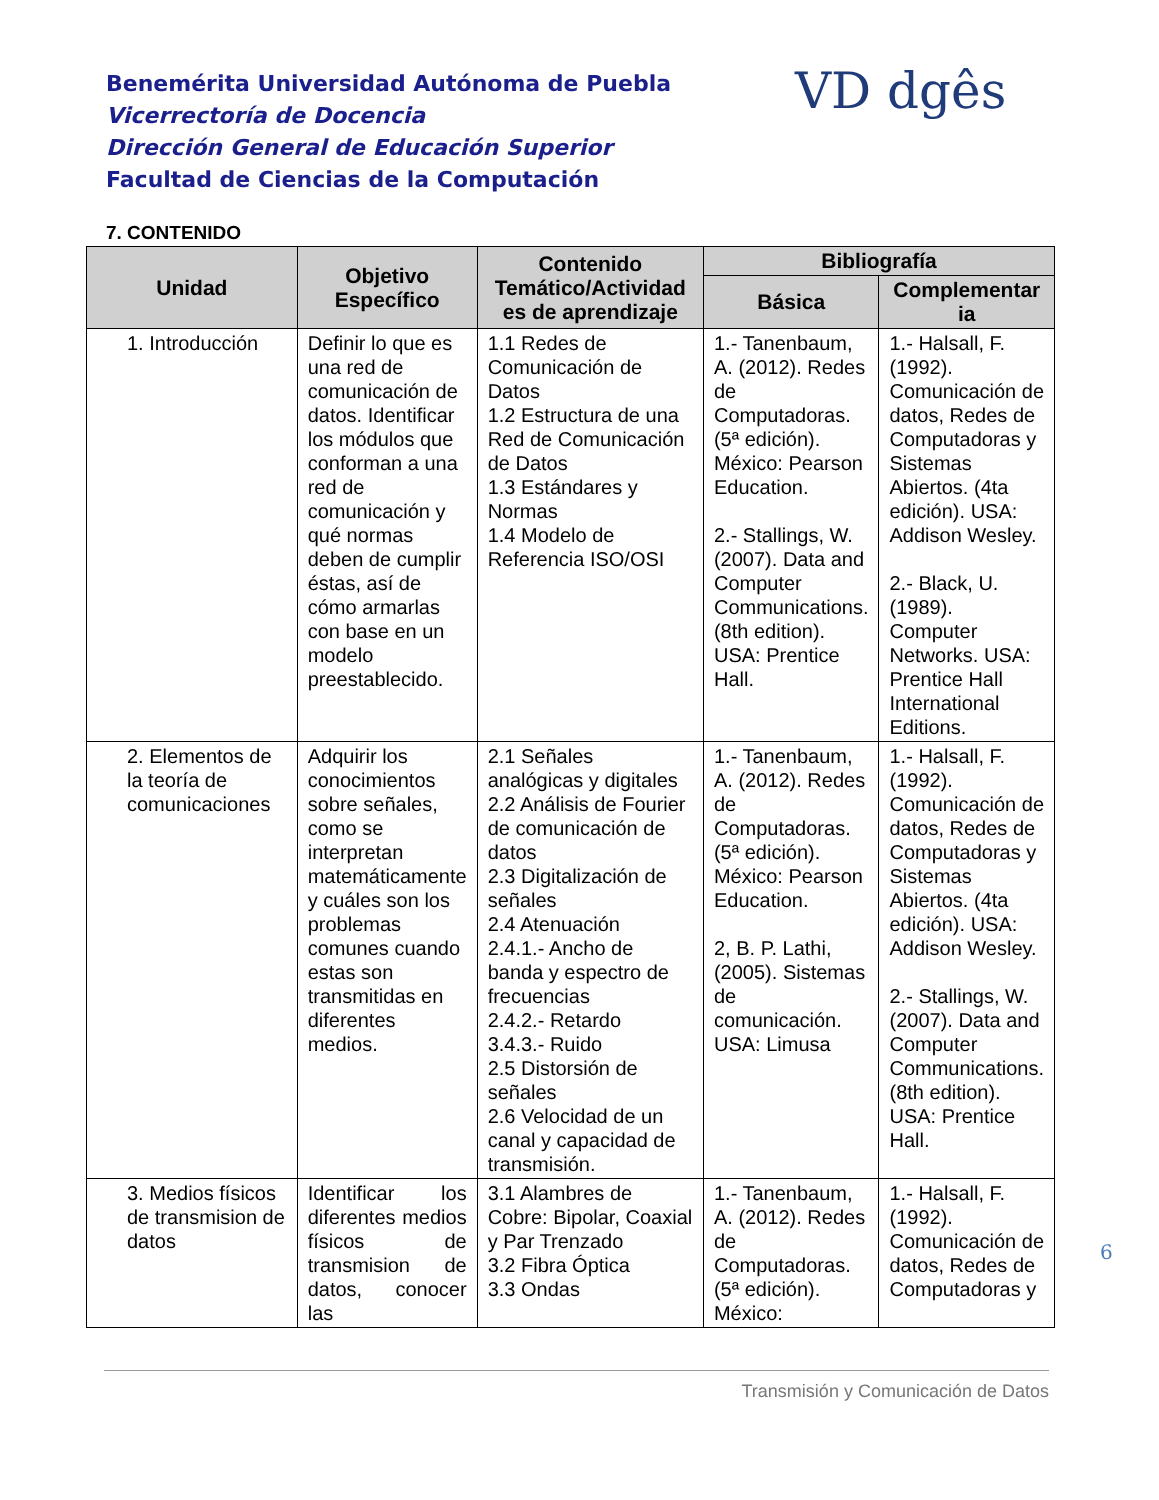Benemérita Universidad Autónoma de Puebla
Vicerrectoría de Docencia
Dirección General de Educación Superior
Facultad de Ciencias de la Computación
VD dgês
7. CONTENIDO
| Unidad | Objetivo Específico | Contenido Temático/Actividad es de aprendizaje | Bibliografía | |
| --- | --- | --- | --- | --- |
| | | | Básica | Complementar ia |
| 1. Introducción | Definir lo que es una red de comunicación de datos. Identificar los módulos que conforman a una red de comunicación y qué normas deben de cumplir éstas, así de cómo armarlas con base en un modelo preestablecido. | 1.1 Redes de Comunicación de Datos 1.2 Estructura de una Red de Comunicación de Datos 1.3 Estándares y Normas 1.4 Modelo de Referencia ISO/OSI | 1.- Tanenbaum, A. (2012). Redes de Computadoras. (5ª edición). México: Pearson Education. 2.- Stallings, W. (2007). Data and Computer Communications. (8th edition). USA: Prentice Hall. | 1.- Halsall, F. (1992). Comunicación de datos, Redes de Computadoras y Sistemas Abiertos. (4ta edición). USA: Addison Wesley. 2.- Black, U. (1989). Computer Networks. USA: Prentice Hall International Editions. |
| 2. Elementos de la teoría de comunicaciones | Adquirir los conocimientos sobre señales, como se interpretan matemáticamente y cuáles son los problemas comunes cuando estas son transmitidas en diferentes medios. | 2.1 Señales analógicas y digitales 2.2 Análisis de Fourier de comunicación de datos 2.3 Digitalización de señales 2.4 Atenuación 2.4.1.- Ancho de banda y espectro de frecuencias 2.4.2.- Retardo 3.4.3.- Ruido 2.5 Distorsión de señales 2.6 Velocidad de un canal y capacidad de transmisión. | 1.- Tanenbaum, A. (2012). Redes de Computadoras. (5ª edición). México: Pearson Education. 2, B. P. Lathi, (2005). Sistemas de comunicación. USA: Limusa | 1.- Halsall, F. (1992). Comunicación de datos, Redes de Computadoras y Sistemas Abiertos. (4ta edición). USA: Addison Wesley. 2.- Stallings, W. (2007). Data and Computer Communications. (8th edition). USA: Prentice Hall. |
| 3. Medios físicos de transmision de datos | Identificar los diferentes medios físicos de transmision de datos, conocer las | 3.1 Alambres de Cobre: Bipolar, Coaxial y Par Trenzado 3.2 Fibra Óptica 3.3 Ondas | 1.- Tanenbaum, A. (2012). Redes de Computadoras. (5ª edición). México: | 1.- Halsall, F. (1992). Comunicación de datos, Redes de Computadoras y |
6
Transmisión y Comunicación de Datos